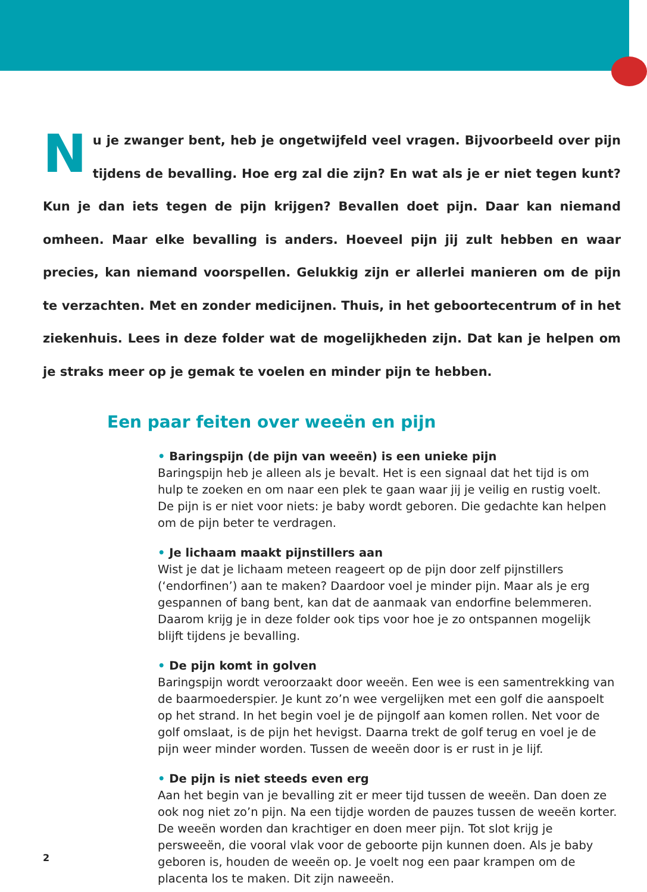Nu je zwanger bent, heb je ongetwijfeld veel vragen. Bijvoorbeeld over pijn tijdens de bevalling. Hoe erg zal die zijn? En wat als je er niet tegen kunt? Kun je dan iets tegen de pijn krijgen? Bevallen doet pijn. Daar kan niemand omheen. Maar elke bevalling is anders. Hoeveel pijn jij zult hebben en waar precies, kan niemand voorspellen. Gelukkig zijn er allerlei manieren om de pijn te verzachten. Met en zonder medicijnen. Thuis, in het geboortecentrum of in het ziekenhuis. Lees in deze folder wat de mogelijkheden zijn. Dat kan je helpen om je straks meer op je gemak te voelen en minder pijn te hebben.
Een paar feiten over weeën en pijn
• Baringspijn (de pijn van weeën) is een unieke pijn
Baringspijn heb je alleen als je bevalt. Het is een signaal dat het tijd is om hulp te zoeken en om naar een plek te gaan waar jij je veilig en rustig voelt. De pijn is er niet voor niets: je baby wordt geboren. Die gedachte kan helpen om de pijn beter te verdragen.
• Je lichaam maakt pijnstillers aan
Wist je dat je lichaam meteen reageert op de pijn door zelf pijnstillers (‘endorfinen’) aan te maken? Daardoor voel je minder pijn. Maar als je erg gespannen of bang bent, kan dat de aanmaak van endorfine belemmeren. Daarom krijg je in deze folder ook tips voor hoe je zo ontspannen mogelijk blijft tijdens je bevalling.
• De pijn komt in golven
Baringspijn wordt veroorzaakt door weeën. Een wee is een samentrekking van de baarmoederspier. Je kunt zo’n wee vergelijken met een golf die aanspoelt op het strand. In het begin voel je de pijngolf aan komen rollen. Net voor de golf omslaat, is de pijn het hevigst. Daarna trekt de golf terug en voel je de pijn weer minder worden. Tussen de weeën door is er rust in je lijf.
• De pijn is niet steeds even erg
Aan het begin van je bevalling zit er meer tijd tussen de weeën. Dan doen ze ook nog niet zo’n pijn. Na een tijdje worden de pauzes tussen de weeën korter. De weeën worden dan krachtiger en doen meer pijn. Tot slot krijg je persweeën, die vooral vlak voor de geboorte pijn kunnen doen. Als je baby geboren is, houden de weeën op. Je voelt nog een paar krampen om de placenta los te maken. Dit zijn naweeën.
2